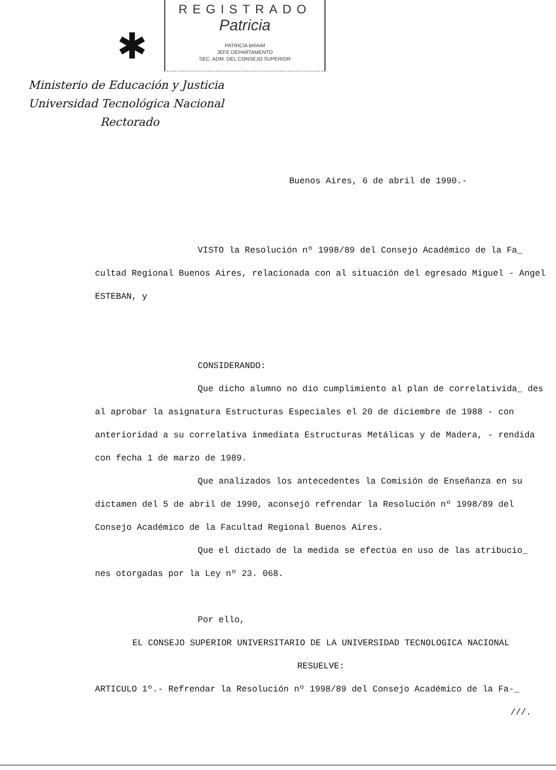REGISTRADO
Patricia
PATRICIA BRAIM
JEFE DEPARTAMENTO
SEC. ADM. DEL CONSEJO SUPERIOR
✱
Ministerio de Educación y Justicia
Universidad Tecnológica Nacional
Rectorado
Buenos Aires, 6 de abril de 1990.-
VISTO la Resolución nº 1998/89 del Consejo Académico de la Fa_ cultad Regional Buenos Aires, relacionada con al situación del egresado Miguel - Angel ESTEBAN, y
CONSIDERANDO:
Que dicho alumno no dio cumplimiento al plan de correlativida_ des al aprobar la asignatura Estructuras Especiales el 20 de diciembre de 1988 - con anterioridad a su correlativa inmediata Estructuras Metálicas y de Madera, - rendida con fecha 1 de marzo de 1989.
Que analizados los antecedentes la Comisión de Enseñanza en su dictamen del 5 de abril de 1990, aconsejó refrendar la Resolución nº 1998/89 del Consejo Académico de la Facultad Regional Buenos Aires.
Que el dictado de la medida se efectúa en uso de las atribucio_ nes otorgadas por la Ley nº 23. 068.
Por ello,
EL CONSEJO SUPERIOR UNIVERSITARIO DE LA UNIVERSIDAD TECNOLOGICA NACIONAL
RESUELVE:
ARTICULO 1º.- Refrendar la Resolución nº 1998/89 del Consejo Académico de la Fa-_
///.